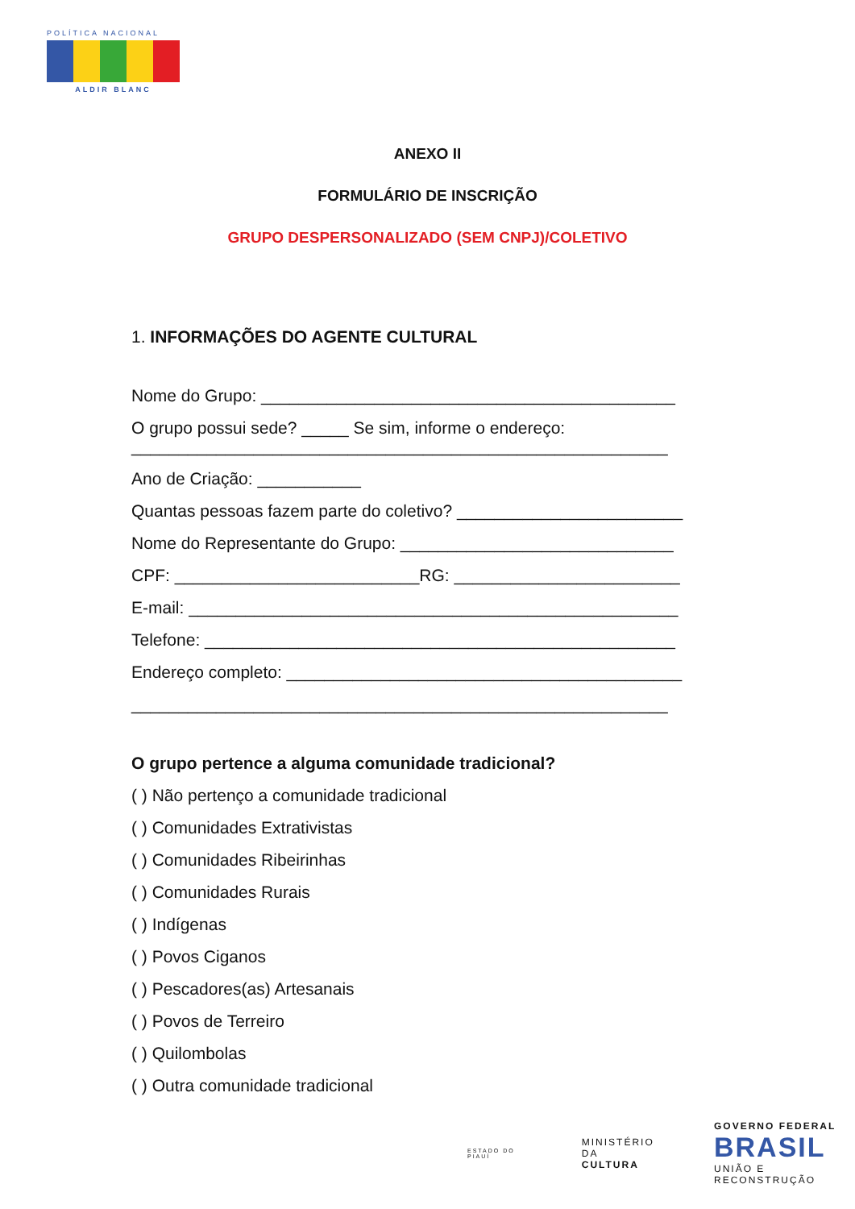POLÍTICA NACIONAL
ALDIR BLANC
ANEXO II
FORMULÁRIO DE INSCRIÇÃO
GRUPO DESPERSONALIZADO (SEM CNPJ)/COLETIVO
1. INFORMAÇÕES DO AGENTE CULTURAL
Nome do Grupo: ____________________________________________
O grupo possui sede? _____ Se sim, informe o endereço: _________________________________________________________
Ano de Criação: ___________
Quantas pessoas fazem parte do coletivo? ________________________
Nome do Representante do Grupo: _____________________________
CPF: __________________________RG: ________________________
E-mail: ____________________________________________________
Telefone: __________________________________________________
Endereço completo: __________________________________________
_________________________________________________________
O grupo pertence a alguma comunidade tradicional?
( ) Não pertenço a comunidade tradicional
( ) Comunidades Extrativistas
( ) Comunidades Ribeirinhas
( ) Comunidades Rurais
( ) Indígenas
( ) Povos Ciganos
( ) Pescadores(as) Artesanais
( ) Povos de Terreiro
( ) Quilombolas
( ) Outra comunidade tradicional
ESTADO DO PIAUÍ
MINISTÉRIO DA
CULTURA
GOVERNO FEDERAL
BRASIL
UNIÃO E RECONSTRUÇÃO